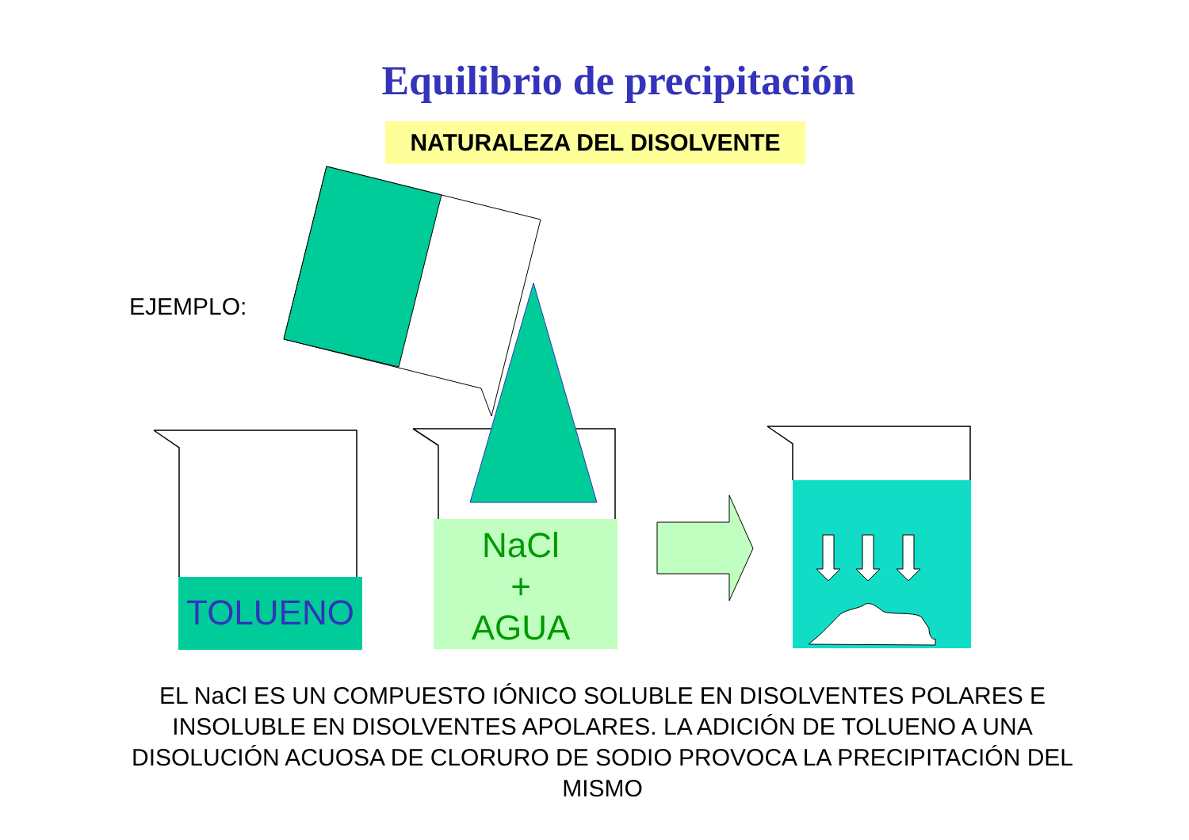Equilibrio de precipitación
NATURALEZA DEL DISOLVENTE
EJEMPLO:
TOLUENO
NaCl
+
AGUA
EL NaCl ES UN COMPUESTO IÓNICO SOLUBLE EN DISOLVENTES POLARES E INSOLUBLE EN DISOLVENTES APOLARES. LA ADICIÓN DE TOLUENO A UNA DISOLUCIÓN ACUOSA DE CLORURO DE SODIO PROVOCA LA PRECIPITACIÓN DEL MISMO